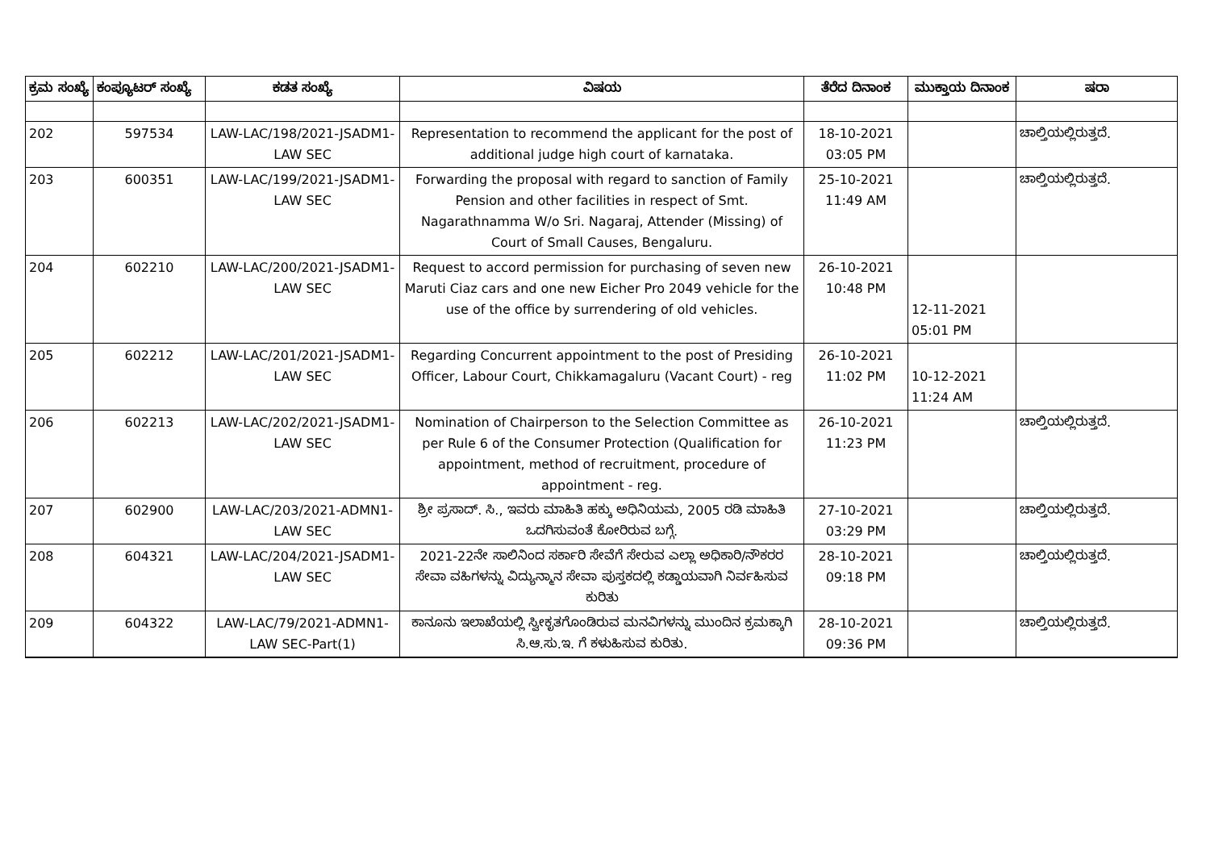| ಕ್ರಮ ಸಂಖ್ಯೆ | ಕಂಪ್ಯೂಟರ್ ಸಂಖ್ಯೆ | ಕಡತ ಸಂಖ್ಯೆ | ವಿಷಯ | ತೆರೆದ ದಿನಾಂಕ | ಮುಕ್ತಾಯ ದಿನಾಂಕ | ಷರಾ |
| --- | --- | --- | --- | --- | --- | --- |
| 202 | 597534 | LAW-LAC/198/2021-JSADM1-LAW SEC | Representation to recommend the applicant for the post of additional judge high court of karnataka. | 18-10-2021 03:05 PM | | ಚಾಲ್ತಿಯಲ್ಲಿರುತ್ತದೆ. |
| 203 | 600351 | LAW-LAC/199/2021-JSADM1-LAW SEC | Forwarding the proposal with regard to sanction of Family Pension and other facilities in respect of Smt. Nagarathnamma W/o Sri. Nagaraj, Attender (Missing) of Court of Small Causes, Bengaluru. | 25-10-2021 11:49 AM | | ಚಾಲ್ತಿಯಲ್ಲಿರುತ್ತದೆ. |
| 204 | 602210 | LAW-LAC/200/2021-JSADM1-LAW SEC | Request to accord permission for purchasing of seven new Maruti Ciaz cars and one new Eicher Pro 2049 vehicle for the use of the office by surrendering of old vehicles. | 26-10-2021 10:48 PM | 12-11-2021 05:01 PM | |
| 205 | 602212 | LAW-LAC/201/2021-JSADM1-LAW SEC | Regarding Concurrent appointment to the post of Presiding Officer, Labour Court, Chikkamagaluru (Vacant Court) - reg | 26-10-2021 11:02 PM | 10-12-2021 11:24 AM | |
| 206 | 602213 | LAW-LAC/202/2021-JSADM1-LAW SEC | Nomination of Chairperson to the Selection Committee as per Rule 6 of the Consumer Protection (Qualification for appointment, method of recruitment, procedure of appointment - reg. | 26-10-2021 11:23 PM | | ಚಾಲ್ತಿಯಲ್ಲಿರುತ್ತದೆ. |
| 207 | 602900 | LAW-LAC/203/2021-ADMN1-LAW SEC | ಶ್ರೀ ಪ್ರಸಾದ್. ಸಿ., ಇವರು ಮಾಹಿತಿ ಹಕ್ಕು ಅಧಿನಿಯಮ, 2005 ರಡಿ ಮಾಹಿತಿ ಒದಗಿಸುವಂತೆ ಕೋರಿರುವ ಬಗ್ಗೆ. | 27-10-2021 03:29 PM | | ಚಾಲ್ತಿಯಲ್ಲಿರುತ್ತದೆ. |
| 208 | 604321 | LAW-LAC/204/2021-JSADM1-LAW SEC | 2021-22ನೇ ಸಾಲಿನಿಂದ ಸರ್ಕಾರಿ ಸೇವೆಗೆ ಸೇರುವ ಎಲ್ಲಾ ಅಧಿಕಾರಿ/ನೌಕರರ ಸೇವಾ ವಹಿಗಳನ್ನು ವಿದ್ಯುನ್ಮಾನ ಸೇವಾ ಪುಸ್ತಕದಲ್ಲಿ ಕಡ್ಡಾಯವಾಗಿ ನಿರ್ವಹಿಸುವ ಕುರಿತು | 28-10-2021 09:18 PM | | ಚಾಲ್ತಿಯಲ್ಲಿರುತ್ತದೆ. |
| 209 | 604322 | LAW-LAC/79/2021-ADMN1-LAW SEC-Part(1) | ಕಾನೂನು ಇಲಾಖೆಯಲ್ಲಿ ಸ್ವೀಕೃತಗೊಂಡಿರುವ ಮನವಿಗಳನ್ನು ಮುಂದಿನ ಕ್ರಮಕ್ಕಾಗಿ ಸಿ.ಆ.ಸು.ಇ. ಗೆ ಕಳುಹಿಸುವ ಕುರಿತು. | 28-10-2021 09:36 PM | | ಚಾಲ್ತಿಯಲ್ಲಿರುತ್ತದೆ. |